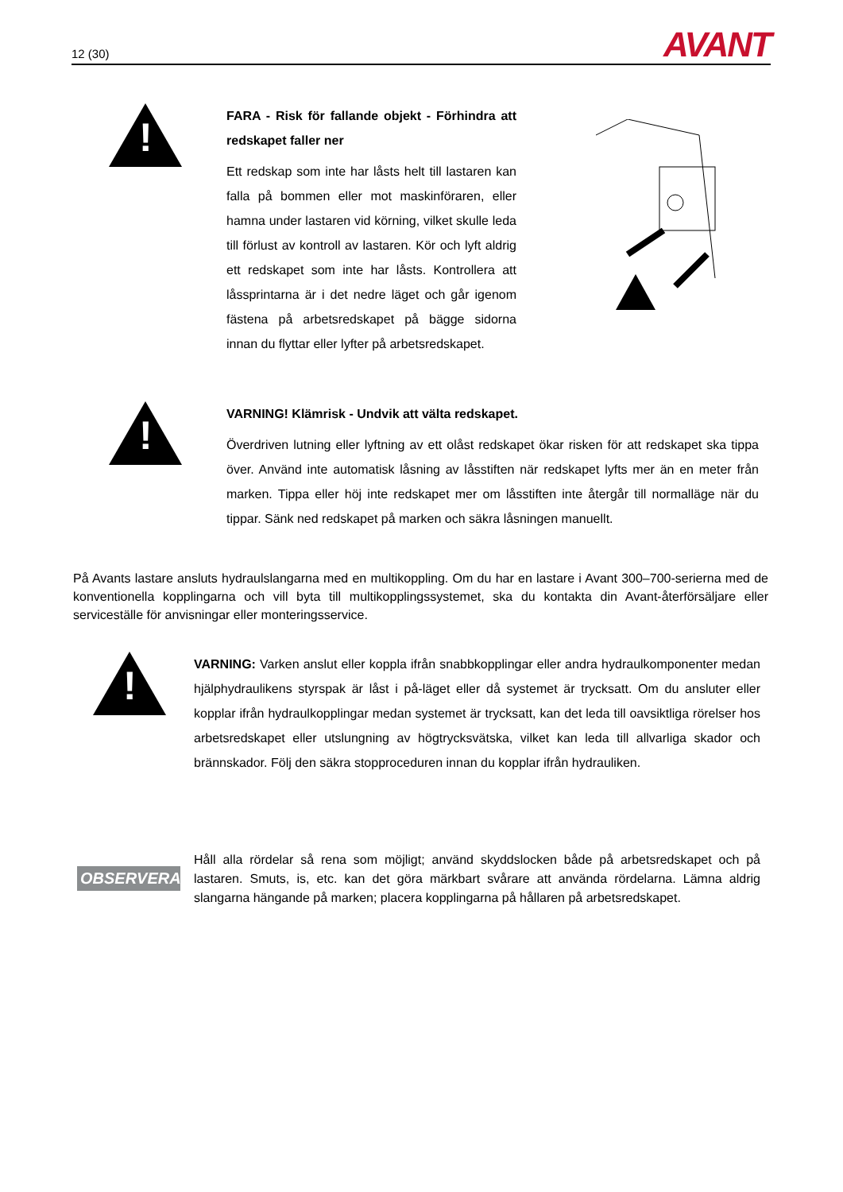12 (30)
AVANT
!
FARA - Risk för fallande objekt - Förhindra att redskapet faller ner
Ett redskap som inte har låsts helt till lastaren kan falla på bommen eller mot maskinföraren, eller hamna under lastaren vid körning, vilket skulle leda till förlust av kontroll av lastaren. Kör och lyft aldrig ett redskapet som inte har låsts. Kontrollera att låssprintarna är i det nedre läget och går igenom fästena på arbetsredskapet på bägge sidorna innan du flyttar eller lyfter på arbetsredskapet.
!
VARNING! Klämrisk - Undvik att välta redskapet.
Överdriven lutning eller lyftning av ett olåst redskapet ökar risken för att redskapet ska tippa över. Använd inte automatisk låsning av låsstiften när redskapet lyfts mer än en meter från marken. Tippa eller höj inte redskapet mer om låsstiften inte återgår till normalläge när du tippar. Sänk ned redskapet på marken och säkra låsningen manuellt.
På Avants lastare ansluts hydraulslangarna med en multikoppling. Om du har en lastare i Avant 300–700-serierna med de konventionella kopplingarna och vill byta till multikopplingssystemet, ska du kontakta din Avant-återförsäljare eller serviceställe för anvisningar eller monteringsservice.
!
VARNING: Varken anslut eller koppla ifrån snabbkopplingar eller andra hydraulkomponenter medan hjälphydraulikens styrspak är låst i på-läget eller då systemet är trycksatt. Om du ansluter eller kopplar ifrån hydraulkopplingar medan systemet är trycksatt, kan det leda till oavsiktliga rörelser hos arbetsredskapet eller utslungning av högtrycksvätska, vilket kan leda till allvarliga skador och brännskador. Följ den säkra stopproceduren innan du kopplar ifrån hydrauliken.
OBSERVERA
Håll alla rördelar så rena som möjligt; använd skyddslocken både på arbetsredskapet och på lastaren. Smuts, is, etc. kan det göra märkbart svårare att använda rördelarna. Lämna aldrig slangarna hängande på marken; placera kopplingarna på hållaren på arbetsredskapet.